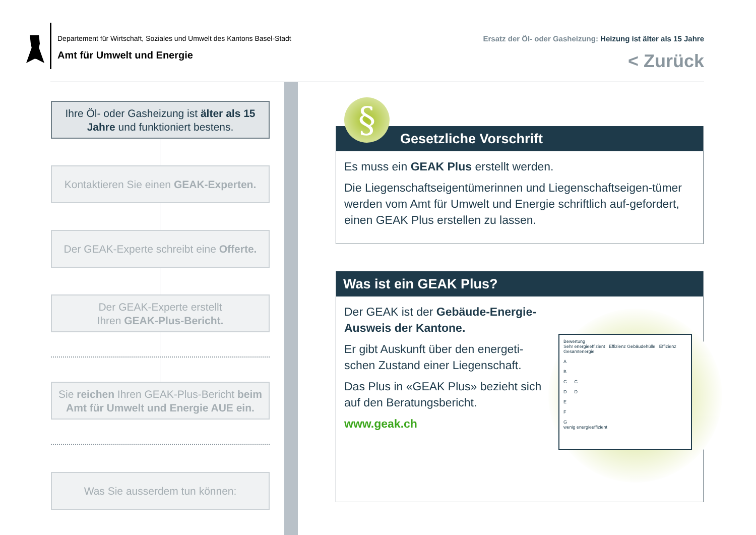Departement für Wirtschaft, Soziales und Umwelt des Kantons Basel-Stadt
Amt für Umwelt und Energie
Ersatz der Öl- oder Gasheizung: Heizung ist älter als 15 Jahre
< Zurück
Ihre Öl- oder Gasheizung ist älter als 15
Jahre und funktioniert bestens.
Kontaktieren Sie einen GEAK-Experten.
Der GEAK-Experte schreibt eine Offerte.
Der GEAK-Experte erstellt
Ihren GEAK-Plus-Bericht.
Sie reichen Ihren GEAK-Plus-Bericht beim
Amt für Umwelt und Energie AUE ein.
Was Sie ausserdem tun können:
Gesetzliche Vorschrift
Es muss ein GEAK Plus erstellt werden.
Die Liegenschaftseigentümerinnen und Liegenschaftseigen-tümer werden vom Amt für Umwelt und Energie schriftlich auf-gefordert, einen GEAK Plus erstellen zu lassen.
§
Was ist ein GEAK Plus?
Der GEAK ist der Gebäude-Energie-Ausweis der Kantone.
Er gibt Auskunft über den energeti-schen Zustand einer Liegenschaft.
Das Plus in «GEAK Plus» bezieht sich auf den Beratungsbericht.
www.geak.ch
Bewertung
Sehr energieeffizient Effizienz Gebäudehülle Effizienz Gesamtenergie
A
B
C C
D D
E
F
G
wenig energieeffizient